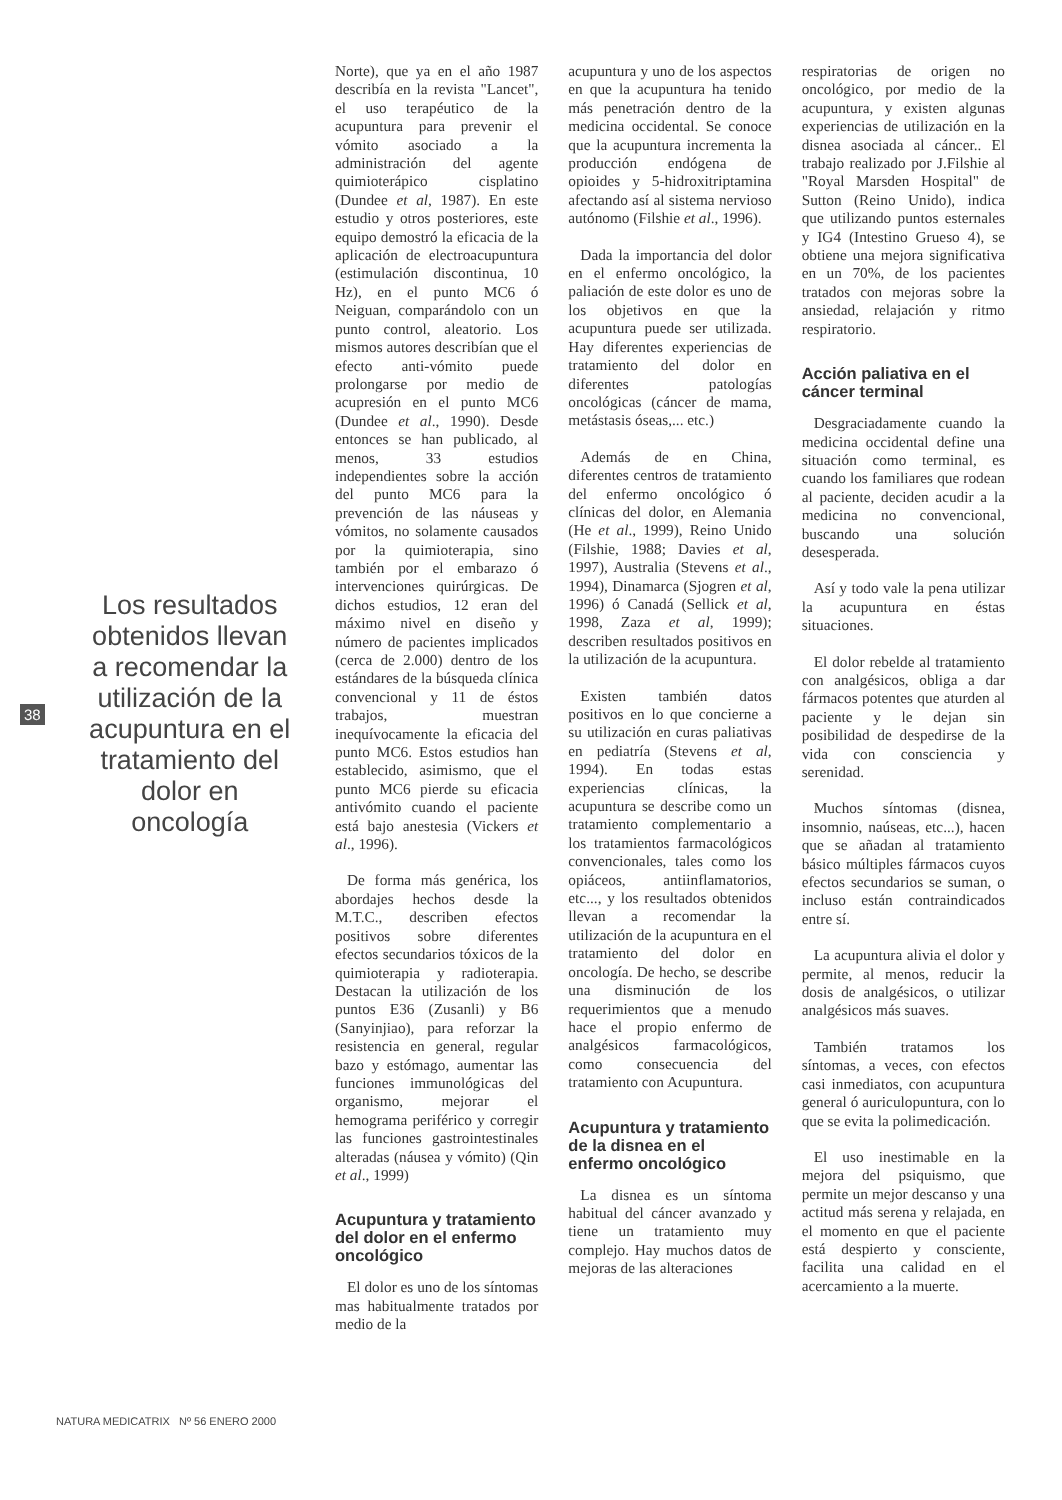38
Los resultados obtenidos llevan a recomendar la utilización de la acupuntura en el tratamiento del dolor en oncología
Norte), que ya en el año 1987 describía en la revista "Lancet", el uso terapéutico de la acupuntura para prevenir el vómito asociado a la administración del agente quimioterápico cisplatino (Dundee et al, 1987). En este estudio y otros posteriores, este equipo demostró la eficacia de la aplicación de electroacupuntura (estimulación discontinua, 10 Hz), en el punto MC6 ó Neiguan, comparándolo con un punto control, aleatorio. Los mismos autores describían que el efecto anti-vómito puede prolongarse por medio de acupresión en el punto MC6 (Dundee et al., 1990). Desde entonces se han publicado, al menos, 33 estudios independientes sobre la acción del punto MC6 para la prevención de las náuseas y vómitos, no solamente causados por la quimioterapia, sino también por el embarazo ó intervenciones quirúrgicas. De dichos estudios, 12 eran del máximo nivel en diseño y número de pacientes implicados (cerca de 2.000) dentro de los estándares de la búsqueda clínica convencional y 11 de éstos trabajos, muestran inequívocamente la eficacia del punto MC6. Estos estudios han establecido, asimismo, que el punto MC6 pierde su eficacia antivómito cuando el paciente está bajo anestesia (Vickers et al., 1996).
De forma más genérica, los abordajes hechos desde la M.T.C., describen efectos positivos sobre diferentes efectos secundarios tóxicos de la quimioterapia y radioterapia. Destacan la utilización de los puntos E36 (Zusanli) y B6 (Sanyinjiao), para reforzar la resistencia en general, regular bazo y estómago, aumentar las funciones immunológicas del organismo, mejorar el hemograma periférico y corregir las funciones gastrointestinales alteradas (náusea y vómito) (Qin et al., 1999)
Acupuntura y tratamiento del dolor en el enfermo oncológico
El dolor es uno de los síntomas mas habitualmente tratados por medio de la
acupuntura y uno de los aspectos en que la acupuntura ha tenido más penetración dentro de la medicina occidental. Se conoce que la acupuntura incrementa la producción endógena de opioides y 5-hidroxitriptamina afectando así al sistema nervioso autónomo (Filshie et al., 1996).
Dada la importancia del dolor en el enfermo oncológico, la paliación de este dolor es uno de los objetivos en que la acupuntura puede ser utilizada. Hay diferentes experiencias de tratamiento del dolor en diferentes patologías oncológicas (cáncer de mama, metástasis óseas,... etc.)
Además de en China, diferentes centros de tratamiento del enfermo oncológico ó clínicas del dolor, en Alemania (He et al., 1999), Reino Unido (Filshie, 1988; Davies et al, 1997), Australia (Stevens et al., 1994), Dinamarca (Sjogren et al, 1996) ó Canadá (Sellick et al, 1998, Zaza et al, 1999); describen resultados positivos en la utilización de la acupuntura.
Existen también datos positivos en lo que concierne a su utilización en curas paliativas en pediatría (Stevens et al, 1994). En todas estas experiencias clínicas, la acupuntura se describe como un tratamiento complementario a los tratamientos farmacológicos convencionales, tales como los opiáceos, antiinflamatorios, etc..., y los resultados obtenidos llevan a recomendar la utilización de la acupuntura en el tratamiento del dolor en oncología. De hecho, se describe una disminución de los requerimientos que a menudo hace el propio enfermo de analgésicos farmacológicos, como consecuencia del tratamiento con Acupuntura.
Acupuntura y tratamiento de la disnea en el enfermo oncológico
La disnea es un síntoma habitual del cáncer avanzado y tiene un tratamiento muy complejo. Hay muchos datos de mejoras de las alteraciones
respiratorias de origen no oncológico, por medio de la acupuntura, y existen algunas experiencias de utilización en la disnea asociada al cáncer.. El trabajo realizado por J.Filshie al "Royal Marsden Hospital" de Sutton (Reino Unido), indica que utilizando puntos esternales y IG4 (Intestino Grueso 4), se obtiene una mejora significativa en un 70%, de los pacientes tratados con mejoras sobre la ansiedad, relajación y ritmo respiratorio.
Acción paliativa en el cáncer terminal
Desgraciadamente cuando la medicina occidental define una situación como terminal, es cuando los familiares que rodean al paciente, deciden acudir a la medicina no convencional, buscando una solución desesperada.
Así y todo vale la pena utilizar la acupuntura en éstas situaciones.
El dolor rebelde al tratamiento con analgésicos, obliga a dar fármacos potentes que aturden al paciente y le dejan sin posibilidad de despedirse de la vida con consciencia y serenidad.
Muchos síntomas (disnea, insomnio, naúseas, etc...), hacen que se añadan al tratamiento básico múltiples fármacos cuyos efectos secundarios se suman, o incluso están contraindicados entre sí.
La acupuntura alivia el dolor y permite, al menos, reducir la dosis de analgésicos, o utilizar analgésicos más suaves.
También tratamos los síntomas, a veces, con efectos casi inmediatos, con acupuntura general ó auriculopuntura, con lo que se evita la polimedicación.
El uso inestimable en la mejora del psiquismo, que permite un mejor descanso y una actitud más serena y relajada, en el momento en que el paciente está despierto y consciente, facilita una calidad en el acercamiento a la muerte.
NATURA MEDICATRIX Nº 56 ENERO 2000